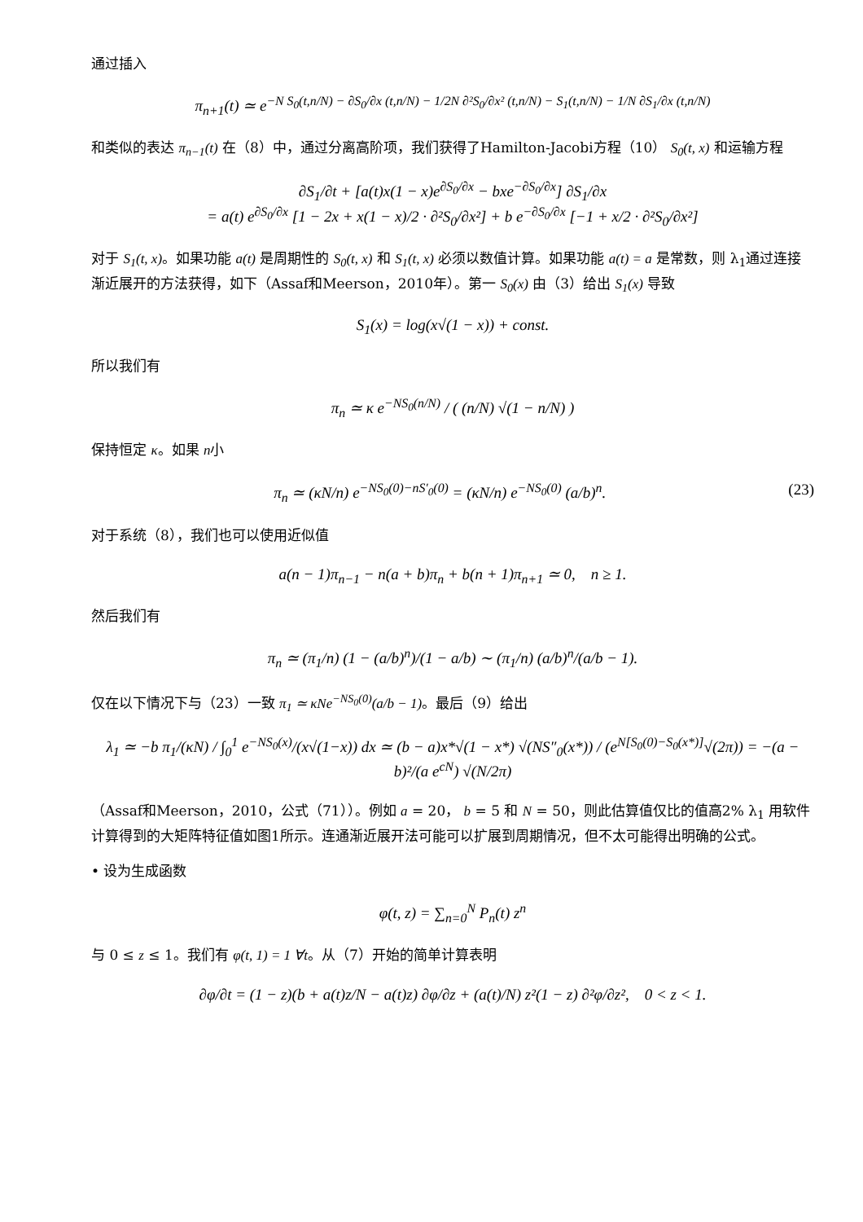通过插入
π<sub>n+1</sub>(t) ≃ e<sup>−N S<sub>0</sub>(t,n/N) − ∂S<sub>0</sub>/∂x (t,n/N) − 1/2N ∂²S<sub>0</sub>/∂x² (t,n/N) − S<sub>1</sub>(t,n/N) − 1/N ∂S<sub>1</sub>/∂x (t,n/N)</sup>
和类似的表达 π<sub>n−1</sub>(t) 在（8）中，通过分离高阶项，我们获得了Hamilton-Jacobi方程（10） S<sub>0</sub>(t, x) 和运输方程
∂S<sub>1</sub>/∂t + [a(t)x(1 − x)e<sup>∂S<sub>0</sub>/∂x</sup> − bxe<sup>−∂S<sub>0</sub>/∂x</sup>] ∂S<sub>1</sub>/∂x
= a(t) e<sup>∂S<sub>0</sub>/∂x</sup> [1 − 2x + x(1 − x)/2 · ∂²S<sub>0</sub>/∂x²] + b e<sup>−∂S<sub>0</sub>/∂x</sup> [−1 + x/2 · ∂²S<sub>0</sub>/∂x²]
对于 S<sub>1</sub>(t, x)。如果功能 a(t) 是周期性的 S<sub>0</sub>(t, x) 和 S<sub>1</sub>(t, x) 必须以数值计算。如果功能 a(t) = a 是常数，则 λ<sub>1</sub>通过连接渐近展开的方法获得，如下（Assaf和Meerson，2010年）。第一 S<sub>0</sub>(x) 由（3）给出 S<sub>1</sub>(x) 导致
S<sub>1</sub>(x) = log(x√(1 − x)) + const.
所以我们有
π<sub>n</sub> ≃ κ e<sup>−NS<sub>0</sub>(n/N)</sup> / ( (n/N) √(1 − n/N) )
保持恒定 κ。如果 n小
(23) π<sub>n</sub> ≃ (κN/n) e<sup>−NS<sub>0</sub>(0)−nS′<sub>0</sub>(0)</sup> = (κN/n) e<sup>−NS<sub>0</sub>(0)</sup> (a/b)<sup>n</sup>.
对于系统（8），我们也可以使用近似值
a(n − 1)π<sub>n−1</sub> − n(a + b)π<sub>n</sub> + b(n + 1)π<sub>n+1</sub> ≃ 0, n ≥ 1.
然后我们有
π<sub>n</sub> ≃ (π<sub>1</sub>/n) (1 − (a/b)<sup>n</sup>)/(1 − a/b) ∼ (π<sub>1</sub>/n) (a/b)<sup>n</sup>/(a/b − 1).
仅在以下情况下与（23）一致 π<sub>1</sub> ≃ κNe<sup>−NS<sub>0</sub>(0)</sup>(a/b − 1)。最后（9）给出
λ<sub>1</sub> ≃ −b π<sub>1</sub>/(κN) / ∫<sub>0</sub><sup>1</sup> e<sup>−NS<sub>0</sub>(x)</sup>/(x√(1−x)) dx ≃ (b − a)x*√(1 − x*) √(NS″<sub>0</sub>(x*)) / (e<sup>N[S<sub>0</sub>(0)−S<sub>0</sub>(x*)]</sup>√(2π)) = −(a − b)²/(a e<sup>cN</sup>) √(N/2π)
（Assaf和Meerson，2010，公式（71））。例如 a = 20， b = 5 和 N = 50，则此估算值仅比的值高2% λ<sub>1</sub> 用软件计算得到的大矩阵特征值如图1所示。连通渐近展开法可能可以扩展到周期情况，但不太可能得出明确的公式。
• 设为生成函数
φ(t, z) = ∑<sub>n=0</sub><sup>N</sup> P<sub>n</sub>(t) z<sup>n</sup>
与 0 ≤ z ≤ 1。我们有 φ(t, 1) = 1 ∀t。从（7）开始的简单计算表明
∂φ/∂t = (1 − z)(b + a(t)z/N − a(t)z) ∂φ/∂z + (a(t)/N) z²(1 − z) ∂²φ/∂z², 0 < z < 1.